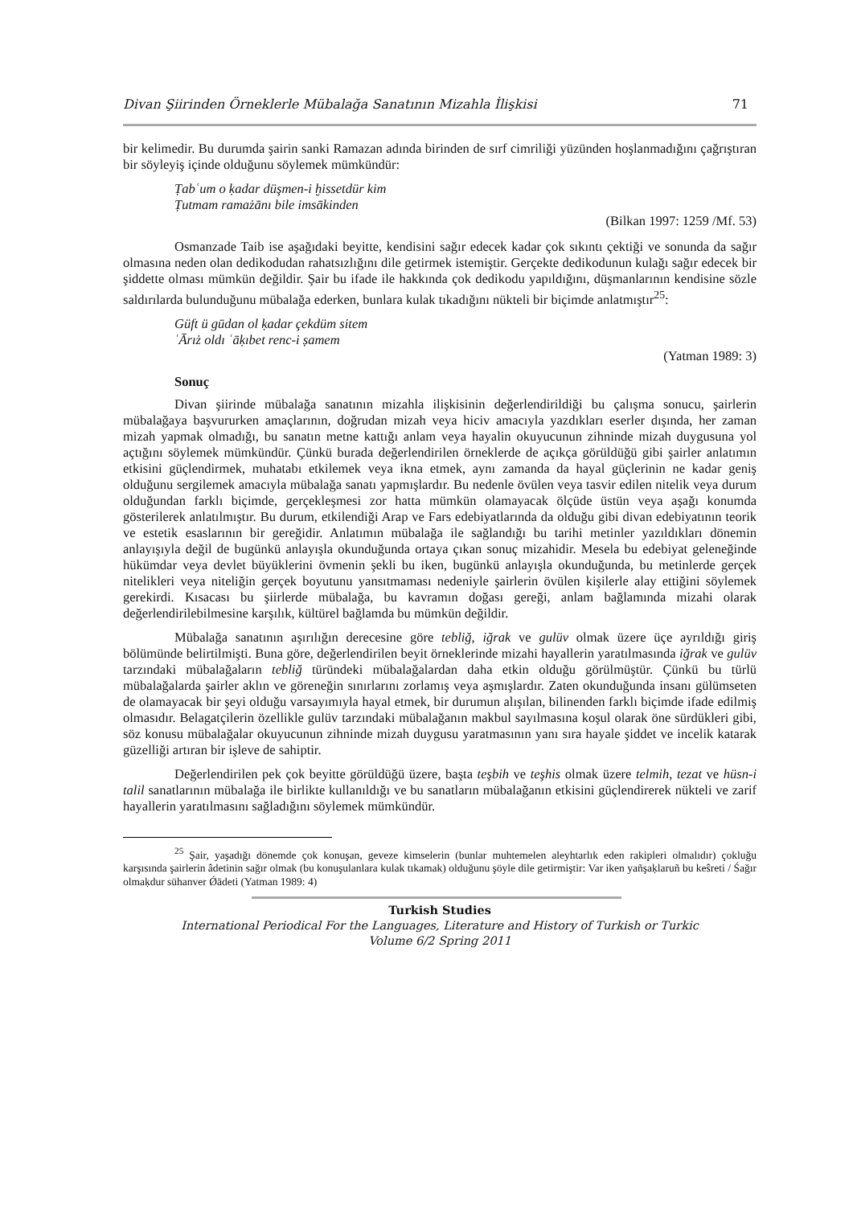Divan Şiirinden Örneklerle Mübalağa Sanatının Mizahla İlişkisi 71
bir kelimedir. Bu durumda şairin sanki Ramazan adında birinden de sırf cimriliği yüzünden hoşlanmadığını çağrıştıran bir söyleyiş içinde olduğunu söylemek mümkündür:
Ṭabʿum o ḳadar düşmen-i ḫissetdür kim
Ṭutmam ramażānı bile imsākinden
(Bilkan 1997: 1259 /Mf. 53)
Osmanzade Taib ise aşağıdaki beyitte, kendisini sağır edecek kadar çok sıkıntı çektiği ve sonunda da sağır olmasına neden olan dedikodudan rahatsızlığını dile getirmek istemiştir. Gerçekte dedikodunun kulağı sağır edecek bir şiddette olması mümkün değildir. Şair bu ifade ile hakkında çok dedikodu yapıldığını, düşmanlarının kendisine sözle saldırılarda bulunduğunu mübalağa ederken, bunlara kulak tıkadığını nükteli bir biçimde anlatmıştır<sup>25</sup>:
Güft ü gūdan ol ḳadar çekdüm sitem
ʿĀrıż oldı ʿāḳıbet renc-i ṣamem
(Yatman 1989: 3)
Sonuç
Divan şiirinde mübalağa sanatının mizahla ilişkisinin değerlendirildiği bu çalışma sonucu, şairlerin mübalağaya başvururken amaçlarının, doğrudan mizah veya hiciv amacıyla yazdıkları eserler dışında, her zaman mizah yapmak olmadığı, bu sanatın metne kattığı anlam veya hayalin okuyucunun zihninde mizah duygusuna yol açtığını söylemek mümkündür. Çünkü burada değerlendirilen örneklerde de açıkça görüldüğü gibi şairler anlatımın etkisini güçlendirmek, muhatabı etkilemek veya ikna etmek, aynı zamanda da hayal güçlerinin ne kadar geniş olduğunu sergilemek amacıyla mübalağa sanatı yapmışlardır. Bu nedenle övülen veya tasvir edilen nitelik veya durum olduğundan farklı biçimde, gerçekleşmesi zor hatta mümkün olamayacak ölçüde üstün veya aşağı konumda gösterilerek anlatılmıştır. Bu durum, etkilendiği Arap ve Fars edebiyatlarında da olduğu gibi divan edebiyatının teorik ve estetik esaslarının bir gereğidir. Anlatımın mübalağa ile sağlandığı bu tarihi metinler yazıldıkları dönemin anlayışıyla değil de bugünkü anlayışla okunduğunda ortaya çıkan sonuç mizahidir. Mesela bu edebiyat geleneğinde hükümdar veya devlet büyüklerini övmenin şekli bu iken, bugünkü anlayışla okunduğunda, bu metinlerde gerçek nitelikleri veya niteliğin gerçek boyutunu yansıtmaması nedeniyle şairlerin övülen kişilerle alay ettiğini söylemek gerekirdi. Kısacası bu şiirlerde mübalağa, bu kavramın doğası gereği, anlam bağlamında mizahi olarak değerlendirilebilmesine karşılık, kültürel bağlamda bu mümkün değildir.
Mübalağa sanatının aşırılığın derecesine göre tebliğ, iğrak ve gulüv olmak üzere üçe ayrıldığı giriş bölümünde belirtilmişti. Buna göre, değerlendirilen beyit örneklerinde mizahi hayallerin yaratılmasında iğrak ve gulüv tarzındaki mübalağaların tebliğ türündeki mübalağalardan daha etkin olduğu görülmüştür. Çünkü bu türlü mübalağalarda şairler aklın ve göreneğin sınırlarını zorlamış veya aşmışlardır. Zaten okunduğunda insanı gülümseten de olamayacak bir şeyi olduğu varsayımıyla hayal etmek, bir durumun alışılan, bilinenden farklı biçimde ifade edilmiş olmasıdır. Belagatçilerin özellikle gulüv tarzındaki mübalağanın makbul sayılmasına koşul olarak öne sürdükleri gibi, söz konusu mübalağalar okuyucunun zihninde mizah duygusu yaratmasının yanı sıra hayale şiddet ve incelik katarak güzelliği artıran bir işleve de sahiptir.
Değerlendirilen pek çok beyitte görüldüğü üzere, başta teşbih ve teşhis olmak üzere telmih, tezat ve hüsn-i talil sanatlarının mübalağa ile birlikte kullanıldığı ve bu sanatların mübalağanın etkisini güçlendirerek nükteli ve zarif hayallerin yaratılmasını sağladığını söylemek mümkündür.
<sup>25</sup> Şair, yaşadığı dönemde çok konuşan, geveze kimselerin (bunlar muhtemelen aleyhtarlık eden rakipleri olmalıdır) çokluğu karşısında şairlerin âdetinin sağır olmak (bu konuşulanlara kulak tıkamak) olduğunu şöyle dile getirmiştir: Var iken yañşaḳlaruñ bu keŝreti / Śağır olmaḳdur sühanver Ǿādeti (Yatman 1989: 4)
Turkish Studies
International Periodical For the Languages, Literature and History of Turkish or Turkic
Volume 6/2 Spring 2011